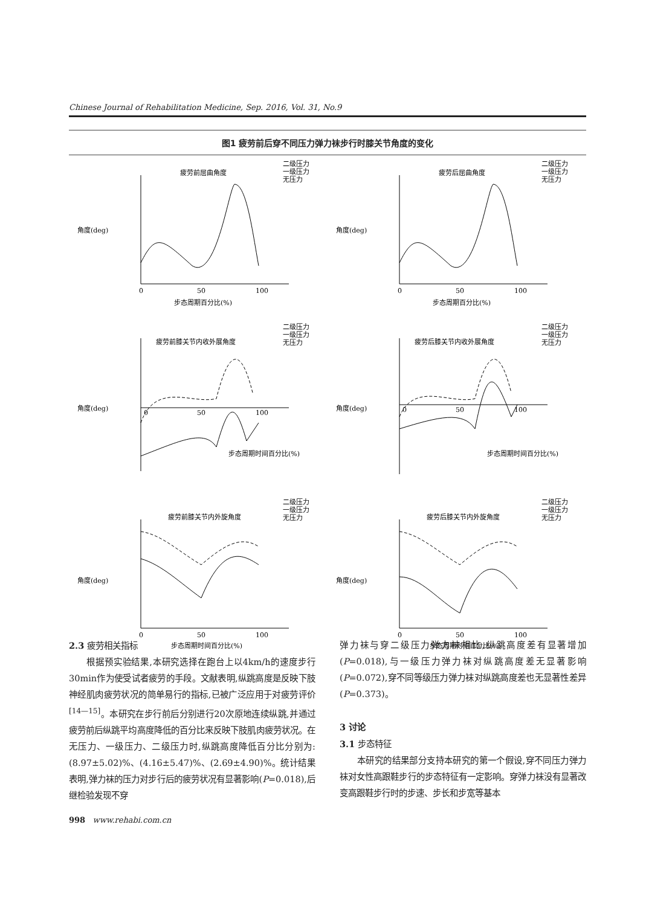Chinese Journal of Rehabilitation Medicine, Sep. 2016, Vol. 31, No.9
图1 疲劳前后穿不同压力弹力袜步行时膝关节角度的变化
疲劳前屈曲角度
二级压力
一级压力
无压力
0
50
100
步态周期百分比(%)
角度(deg)
疲劳后屈曲角度
二级压力
一级压力
无压力
0
50
100
步态周期百分比(%)
角度(deg)
疲劳前膝关节内收外展角度
二级压力
一级压力
无压力
0
50
100
步态周期时间百分比(%)
角度(deg)
疲劳后膝关节内收外展角度
二级压力
一级压力
无压力
0
50
100
步态周期时间百分比(%)
角度(deg)
疲劳前膝关节内外旋角度
二级压力
一级压力
无压力
0
50
100
步态周期时间百分比(%)
角度(deg)
疲劳后膝关节内外旋角度
二级压力
一级压力
无压力
0
50
100
步态周期时间百分比(%)
角度(deg)
2.3 疲劳相关指标
根据预实验结果,本研究选择在跑台上以4km/h的速度步行30min作为使受试者疲劳的手段。文献表明,纵跳高度是反映下肢神经肌肉疲劳状况的简单易行的指标,已被广泛应用于对疲劳评价<sup>[14—15]</sup>。本研究在步行前后分别进行20次原地连续纵跳,并通过疲劳前后纵跳平均高度降低的百分比来反映下肢肌肉疲劳状况。在无压力、一级压力、二级压力时,纵跳高度降低百分比分别为:(8.97±5.02)%、(4.16±5.47)%、(2.69±4.90)%。统计结果表明,弹力袜的压力对步行后的疲劳状况有显著影响(P=0.018),后继检验发现不穿
弹力袜与穿二级压力弹力袜相比,纵跳高度差有显著增加(P=0.018),与一级压力弹力袜对纵跳高度差无显著影响(P=0.072),穿不同等级压力弹力袜对纵跳高度差也无显著性差异(P=0.373)。
3 讨论
3.1 步态特征
本研究的结果部分支持本研究的第一个假设,穿不同压力弹力袜对女性高跟鞋步行的步态特征有一定影响。穿弹力袜没有显著改变高跟鞋步行时的步速、步长和步宽等基本
998 www.rehabi.com.cn